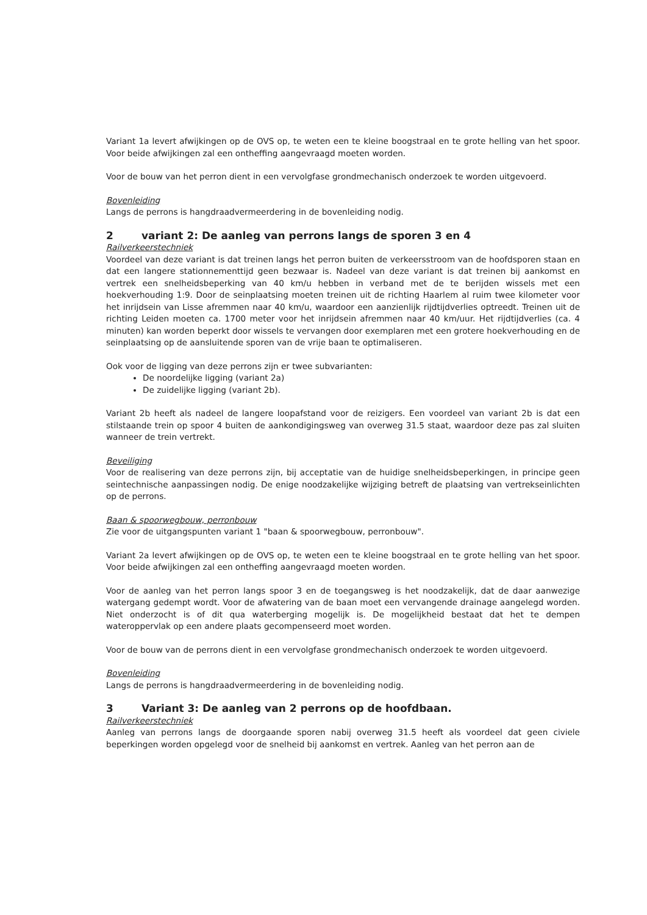Variant 1a levert afwijkingen op de OVS op, te weten een te kleine boogstraal en te grote helling van het spoor. Voor beide afwijkingen zal een ontheffing aangevraagd moeten worden.
Voor de bouw van het perron dient in een vervolgfase grondmechanisch onderzoek te worden uitgevoerd.
Bovenleiding
Langs de perrons is hangdraadvermeerdering in de bovenleiding nodig.
2 variant 2: De aanleg van perrons langs de sporen 3 en 4
Railverkeerstechniek
Voordeel van deze variant is dat treinen langs het perron buiten de verkeersstroom van de hoofdsporen staan en dat een langere stationnementtijd geen bezwaar is. Nadeel van deze variant is dat treinen bij aankomst en vertrek een snelheidsbeperking van 40 km/u hebben in verband met de te berijden wissels met een hoekverhouding 1:9. Door de seinplaatsing moeten treinen uit de richting Haarlem al ruim twee kilometer voor het inrijdsein van Lisse afremmen naar 40 km/u, waardoor een aanzienlijk rijdtijdverlies optreedt. Treinen uit de richting Leiden moeten ca. 1700 meter voor het inrijdsein afremmen naar 40 km/uur. Het rijdtijdverlies (ca. 4 minuten) kan worden beperkt door wissels te vervangen door exemplaren met een grotere hoekverhouding en de seinplaatsing op de aansluitende sporen van de vrije baan te optimaliseren.
Ook voor de ligging van deze perrons zijn er twee subvarianten:
De noordelijke ligging (variant 2a)
De zuidelijke ligging (variant 2b).
Variant 2b heeft als nadeel de langere loopafstand voor de reizigers. Een voordeel van variant 2b is dat een stilstaande trein op spoor 4 buiten de aankondigingsweg van overweg 31.5 staat, waardoor deze pas zal sluiten wanneer de trein vertrekt.
Beveiliging
Voor de realisering van deze perrons zijn, bij acceptatie van de huidige snelheidsbeperkingen, in principe geen seintechnische aanpassingen nodig. De enige noodzakelijke wijziging betreft de plaatsing van vertrekseinlichten op de perrons.
Baan & spoorwegbouw, perronbouw
Zie voor de uitgangspunten variant 1 "baan & spoorwegbouw, perronbouw".
Variant 2a levert afwijkingen op de OVS op, te weten een te kleine boogstraal en te grote helling van het spoor. Voor beide afwijkingen zal een ontheffing aangevraagd moeten worden.
Voor de aanleg van het perron langs spoor 3 en de toegangsweg is het noodzakelijk, dat de daar aanwezige watergang gedempt wordt. Voor de afwatering van de baan moet een vervangende drainage aangelegd worden. Niet onderzocht is of dit qua waterberging mogelijk is. De mogelijkheid bestaat dat het te dempen wateroppervlak op een andere plaats gecompenseerd moet worden.
Voor de bouw van de perrons dient in een vervolgfase grondmechanisch onderzoek te worden uitgevoerd.
Bovenleiding
Langs de perrons is hangdraadvermeerdering in de bovenleiding nodig.
3 Variant 3: De aanleg van 2 perrons op de hoofdbaan.
Railverkeerstechniek
Aanleg van perrons langs de doorgaande sporen nabij overweg 31.5 heeft als voordeel dat geen civiele beperkingen worden opgelegd voor de snelheid bij aankomst en vertrek. Aanleg van het perron aan de